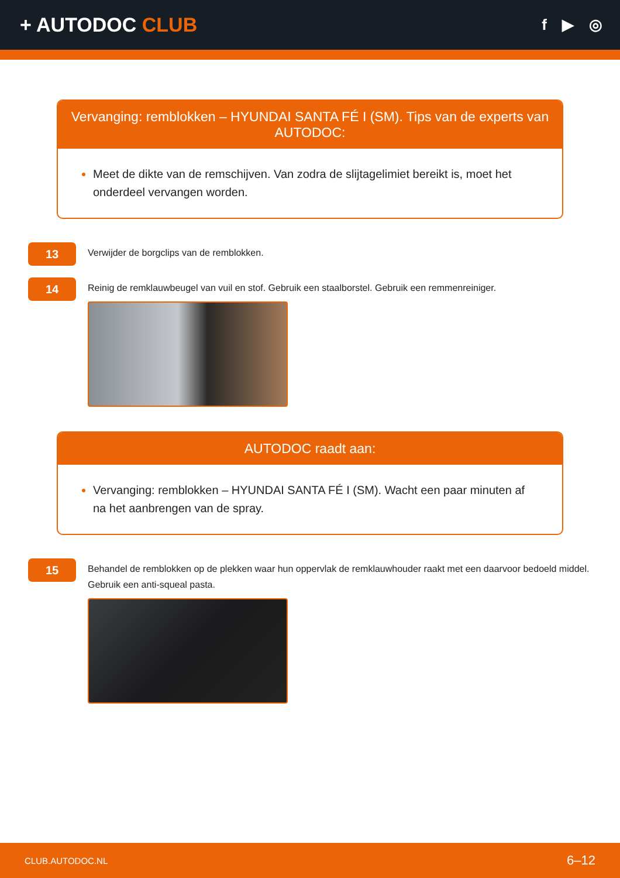+ AUTODOC CLUB
f ▶ ◎
Vervanging: remblokken – HYUNDAI SANTA FÉ I (SM). Tips van de experts van AUTODOC:
Meet de dikte van de remschijven. Van zodra de slijtagelimiet bereikt is, moet het onderdeel vervangen worden.
13
Verwijder de borgclips van de remblokken.
14
Reinig de remklauwbeugel van vuil en stof. Gebruik een staalborstel. Gebruik een remmenreiniger.
AUTODOC raadt aan:
Vervanging: remblokken – HYUNDAI SANTA FÉ I (SM). Wacht een paar minuten af na het aanbrengen van de spray.
15
Behandel de remblokken op de plekken waar hun oppervlak de remklauwhouder raakt met een daarvoor bedoeld middel. Gebruik een anti-squeal pasta.
CLUB.AUTODOC.NL 6–12